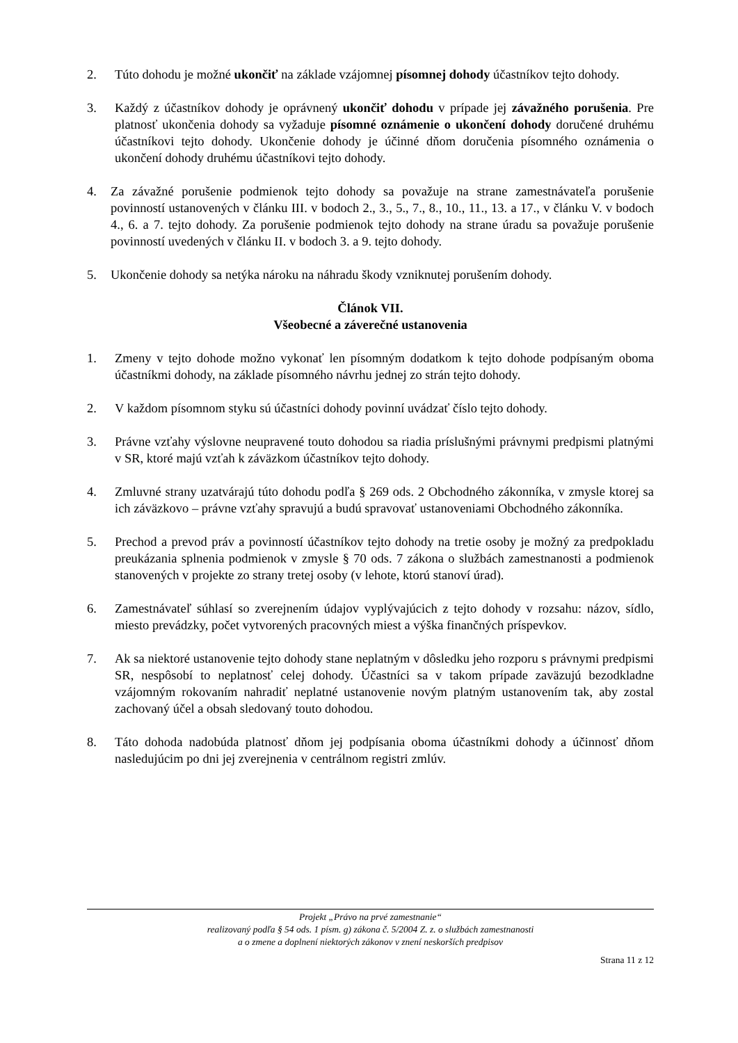2. Túto dohodu je možné ukončiť na základe vzájomnej písomnej dohody účastníkov tejto dohody.
3. Každý z účastníkov dohody je oprávnený ukončiť dohodu v prípade jej závažného porušenia. Pre platnosť ukončenia dohody sa vyžaduje písomné oznámenie o ukončení dohody doručené druhému účastníkovi tejto dohody. Ukončenie dohody je účinné dňom doručenia písomného oznámenia o ukončení dohody druhému účastníkovi tejto dohody.
4. Za závažné porušenie podmienok tejto dohody sa považuje na strane zamestnávateľa porušenie povinností ustanovených v článku III. v bodoch 2., 3., 5., 7., 8., 10., 11., 13. a 17., v článku V. v bodoch 4., 6. a 7. tejto dohody. Za porušenie podmienok tejto dohody na strane úradu sa považuje porušenie povinností uvedených v článku II. v bodoch 3. a 9. tejto dohody.
5. Ukončenie dohody sa netýka nároku na náhradu škody vzniknutej porušením dohody.
Článok VII.
Všeobecné a záverečné ustanovenia
1. Zmeny v tejto dohode možno vykonať len písomným dodatkom k tejto dohode podpísaným oboma účastníkmi dohody, na základe písomného návrhu jednej zo strán tejto dohody.
2. V každom písomnom styku sú účastníci dohody povinní uvádzať číslo tejto dohody.
3. Právne vzťahy výslovne neupravené touto dohodou sa riadia príslušnými právnymi predpismi platnými v SR, ktoré majú vzťah k záväzkom účastníkov tejto dohody.
4. Zmluvné strany uzatvárajú túto dohodu podľa § 269 ods. 2 Obchodného zákonníka, v zmysle ktorej sa ich záväzkovo – právne vzťahy spravujú a budú spravovať ustanoveniami Obchodného zákonníka.
5. Prechod a prevod práv a povinností účastníkov tejto dohody na tretie osoby je možný za predpokladu preukázania splnenia podmienok v zmysle § 70 ods. 7 zákona o službách zamestnanosti a podmienok stanovených v projekte zo strany tretej osoby (v lehote, ktorú stanoví úrad).
6. Zamestnávateľ súhlasí so zverejnením údajov vyplývajúcich z tejto dohody v rozsahu: názov, sídlo, miesto prevádzky, počet vytvorených pracovných miest a výška finančných príspevkov.
7. Ak sa niektoré ustanovenie tejto dohody stane neplatným v dôsledku jeho rozporu s právnymi predpismi SR, nespôsobí to neplatnosť celej dohody. Účastníci sa v takom prípade zaväzujú bezodkladne vzájomným rokovaním nahradiť neplatné ustanovenie novým platným ustanovením tak, aby zostal zachovaný účel a obsah sledovaný touto dohodou.
8. Táto dohoda nadobúda platnosť dňom jej podpísania oboma účastníkmi dohody a účinnosť dňom nasledujúcim po dni jej zverejnenia v centrálnom registri zmlúv.
Projekt „Právo na prvé zamestnanie“
realizovaný podľa § 54 ods. 1 písm. g) zákona č. 5/2004 Z. z. o službách zamestnanosti
a o zmene a doplnení niektorých zákonov v znení neskorších predpisov
Strana 11 z 12